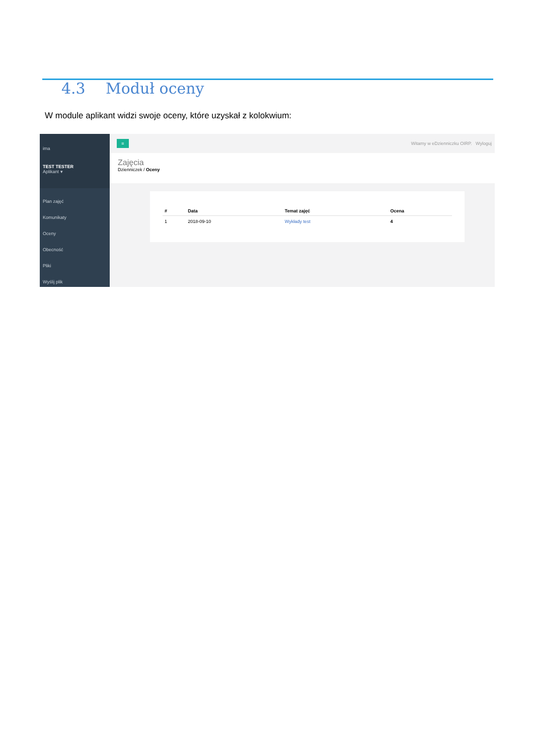4.3 Moduł oceny
W module aplikant widzi swoje oceny, które uzyskał z kolokwium:
ima
TEST TESTER
Aplikant ▾
Plan zajęć
Komunikaty
Oceny
Obecność
Pliki
Wyślij plik
≡
Witamy w eDzienniczku OIRP. Wyloguj
Zajęcia
Dzienniczek / Oceny
| # | Data | Temat zajęć | Ocena |
| --- | --- | --- | --- |
| 1 | 2018-09-10 | Wykłady test | 4 |